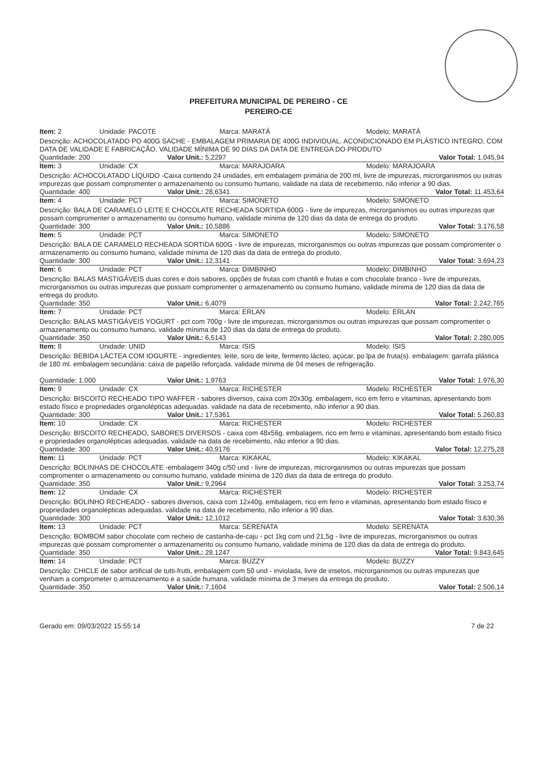PREFEITURA MUNICIPAL DE PEREIRO - CE
PEREIRO-CE
Item: 2 Unidade: PACOTE Marca: MARATÁ Modelo: MARATÁ
Descrição: ACHOCOLATADO PO 400G SACHE - EMBALAGEM PRIMARIA DE 400G INDIVIDUAL. ACONDICIONADO EM PLÁSTICO INTEGRO, COM DATA DE VALIDADE E FABRICAÇÃO. VALIDADE MÍNIMA DE 90 DIAS DA DATA DE ENTREGA DO PRODUTO
Quantidade: 200 Valor Unit.: 5,2297 Valor Total: 1.045,94
Item: 3 Unidade: CX Marca: MARAJOARA Modelo: MARAJOARA
Descrição: ACHOCOLATADO LÍQUIDO -Caixa contendo 24 unidades, em embalagem primária de 200 ml, livre de impurezas, microrganismos ou outras impurezas que possam compromenter o armazenamento ou consumo humano, validade na data de recebimento, não inferior a 90 dias.
Quantidade: 400 Valor Unit.: 28,6341 Valor Total: 11.453,64
Item: 4 Unidade: PCT Marca: SIMONETO Modelo: SIMONETO
Descrição: BALA DE CARAMELO LEITE E CHOCOLATE RECHEADA SORTIDA 600G - livre de impurezas, microrganismos ou outras impurezas que possam compromenter o armazenamento ou consumo humano, validade mínima de 120 dias da data de entrega do produto.
Quantidade: 300 Valor Unit.: 10,5886 Valor Total: 3.176,58
Item: 5 Unidade: PCT Marca: SIMONETO Modelo: SIMONETO
Descrição: BALA DE CARAMELO RECHEADA SORTIDA 600G - livre de impurezas, microrganismos ou outras impurezas que possam compromenter o armazenamento ou consumo humano, validade mínima de 120 dias da data de entrega do produto.
Quantidade: 300 Valor Unit.: 12,3141 Valor Total: 3.694,23
Item: 6 Unidade: PCT Marca: DIMBINHO Modelo: DIMBINHO
Descrição: BALAS MASTIGÁVEIS duas cores e dois sabores, opções de frutas com chantili e frutas e com chocolate branco - livre de impurezas, microrganismos ou outras impurezas que possam compromenter o armazenamento ou consumo humano, validade mínima de 120 dias da data de entrega do produto.
Quantidade: 350 Valor Unit.: 6,4079 Valor Total: 2.242,765
Item: 7 Unidade: PCT Marca: ERLAN Modelo: ERLAN
Descrição: BALAS MASTIGÁVEIS YOGURT - pct com 700g - livre de impurezas, microrganismos ou outras impurezas que possam compromenter o armazenamento ou consumo humano, validade mínima de 120 dias da data de entrega do produto.
Quantidade: 350 Valor Unit.: 6,5143 Valor Total: 2.280,005
Item: 8 Unidade: UNID Marca: ISIS Modelo: ISIS
Descrição: BEBIDA LÁCTEA COM IOGURTE - ingredientes: leite, soro de leite, fermento lácteo, açúcar, po lpa de fruta(s). embalagem: garrafa plástica de 180 ml. embalagem secundária: caixa de papelão reforçada. validade mínima de 04 meses de refrigeração.
Quantidade: 1.000 Valor Unit.: 1,9763 Valor Total: 1.976,30
Item: 9 Unidade: CX Marca: RICHESTER Modelo: RICHESTER
Descrição: BISCOITO RECHEADO TIPO WAFFER - sabores diversos, caixa com 20x30g. embalagem, rico em ferro e vitaminas, apresentando bom estado físico e propriedades organolépticas adequadas. validade na data de recebimento, não inferior a 90 dias.
Quantidade: 300 Valor Unit.: 17,5361 Valor Total: 5.260,83
Item: 10 Unidade: CX Marca: RICHESTER Modelo: RICHESTER
Descrição: BISCOITO RECHEADO, SABORES DIVERSOS - caixa com 48x56g. embalagem, rico em ferro e vitaminas, apresentando bom estado físico e propriedades organolépticas adequadas. validade na data de recebimento, não inferior a 90 dias.
Quantidade: 300 Valor Unit.: 40,9176 Valor Total: 12.275,28
Item: 11 Unidade: PCT Marca: KIKAKAL Modelo: KIKAKAL
Descrição: BOLINHAS DE CHOCOLATE -embalagem 340g c/50 und - livre de impurezas, microrganismos ou outras impurezas que possam compromenter o armazenamento ou consumo humano, validade mínima de 120 dias da data de entrega do produto.
Quantidade: 350 Valor Unit.: 9,2964 Valor Total: 3.253,74
Item: 12 Unidade: CX Marca: RICHESTER Modelo: RICHESTER
Descrição: BOLINHO RECHEADO - sabores diversos, caixa com 12x40g. embalagem, rico em ferro e vitaminas, apresentando bom estado físico e propriedades organolépticas adequadas. validade na data de recebimento, não inferior a 90 dias.
Quantidade: 300 Valor Unit.: 12,1012 Valor Total: 3.630,36
Item: 13 Unidade: PCT Marca: SERENATA Modelo: SERENATA
Descrição: BOMBOM sabor chocolate com recheio de castanha-de-caju - pct 1kg com und 21,5g - livre de impurezas, microrganismos ou outras impurezas que possam compromenter o armazenamento ou consumo humano, validade mínima de 120 dias da data de entrega do produto.
Quantidade: 350 Valor Unit.: 28,1247 Valor Total: 9.843,645
Item: 14 Unidade: PCT Marca: BUZZY Modelo: BUZZY
Descrição: CHICLE de sabor artificial de tutti-frutti, embalagem com 50 und - inviolada, livre de insetos, microrganismos ou outras impurezas que venham a comprometer o armazenamento e a saúde humana. validade mínima de 3 meses da entrega do produto.
Quantidade: 350 Valor Unit.: 7,1604 Valor Total: 2.506,14
Gerado em: 09/03/2022 15:55:14 7 de 22